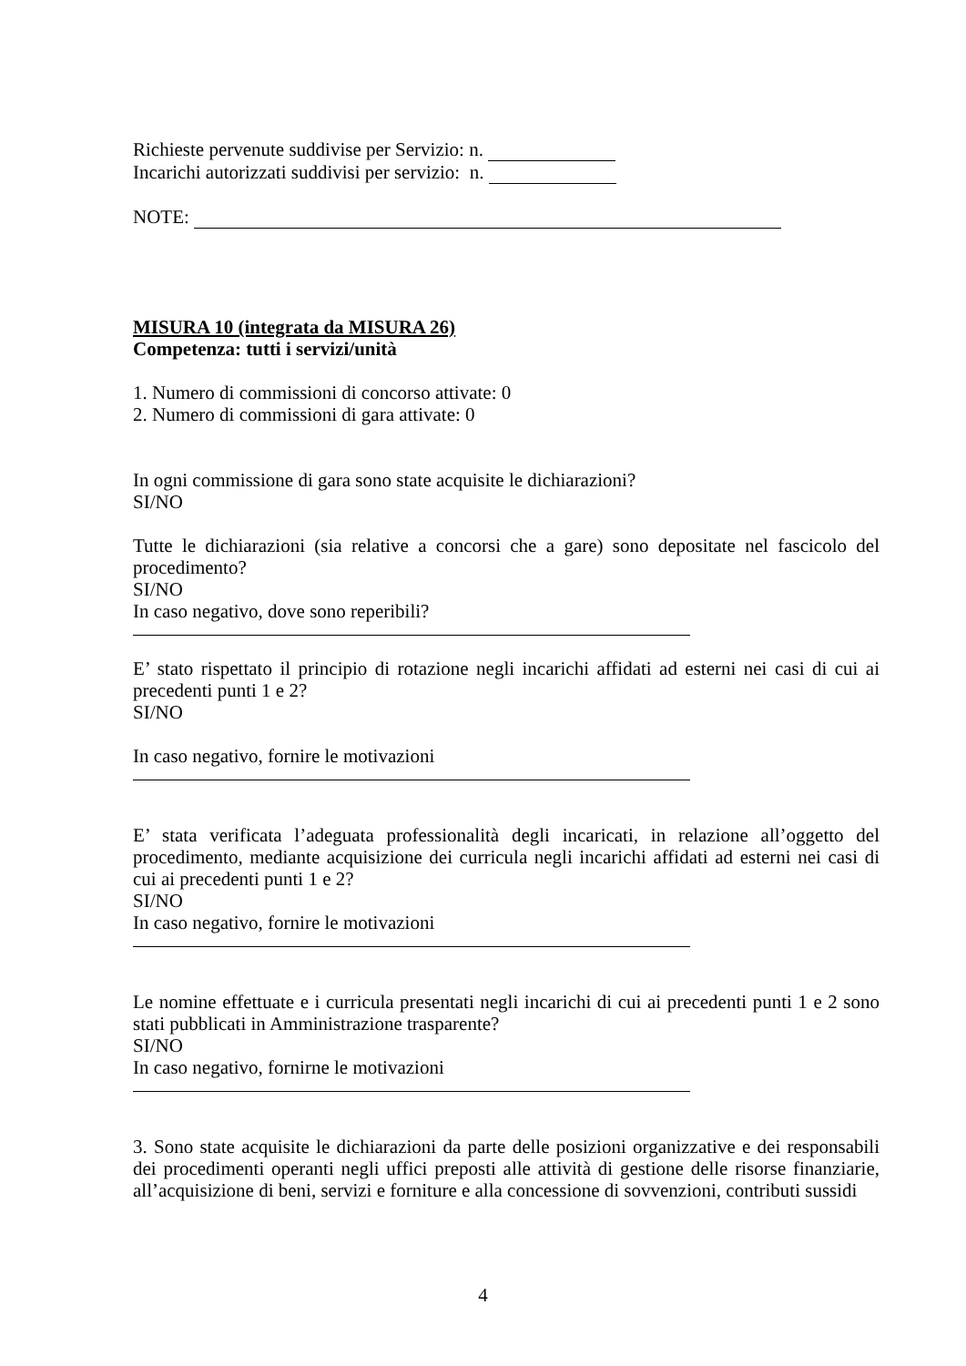Richieste pervenute suddivise per Servizio: n.
Incarichi autorizzati suddivisi per servizio: n.
NOTE:
MISURA 10 (integrata da MISURA 26)
Competenza: tutti i servizi/unità
1. Numero di commissioni di concorso attivate: 0
2. Numero di commissioni di gara attivate: 0
In ogni commissione di gara sono state acquisite le dichiarazioni?
SI/NO
Tutte le dichiarazioni (sia relative a concorsi che a gare) sono depositate nel fascicolo del procedimento?
SI/NO
In caso negativo, dove sono reperibili?
E’ stato rispettato il principio di rotazione negli incarichi affidati ad esterni nei casi di cui ai precedenti punti 1 e 2?
SI/NO
In caso negativo, fornire le motivazioni
E’ stata verificata l’adeguata professionalità degli incaricati, in relazione all’oggetto del procedimento, mediante acquisizione dei curricula negli incarichi affidati ad esterni nei casi di cui ai precedenti punti 1 e 2?
SI/NO
In caso negativo, fornire le motivazioni
Le nomine effettuate e i curricula presentati negli incarichi di cui ai precedenti punti 1 e 2 sono stati pubblicati in Amministrazione trasparente?
SI/NO
In caso negativo, fornirne le motivazioni
3. Sono state acquisite le dichiarazioni da parte delle posizioni organizzative e dei responsabili dei procedimenti operanti negli uffici preposti alle attività di gestione delle risorse finanziarie, all’acquisizione di beni, servizi e forniture e alla concessione di sovvenzioni, contributi sussidi
4